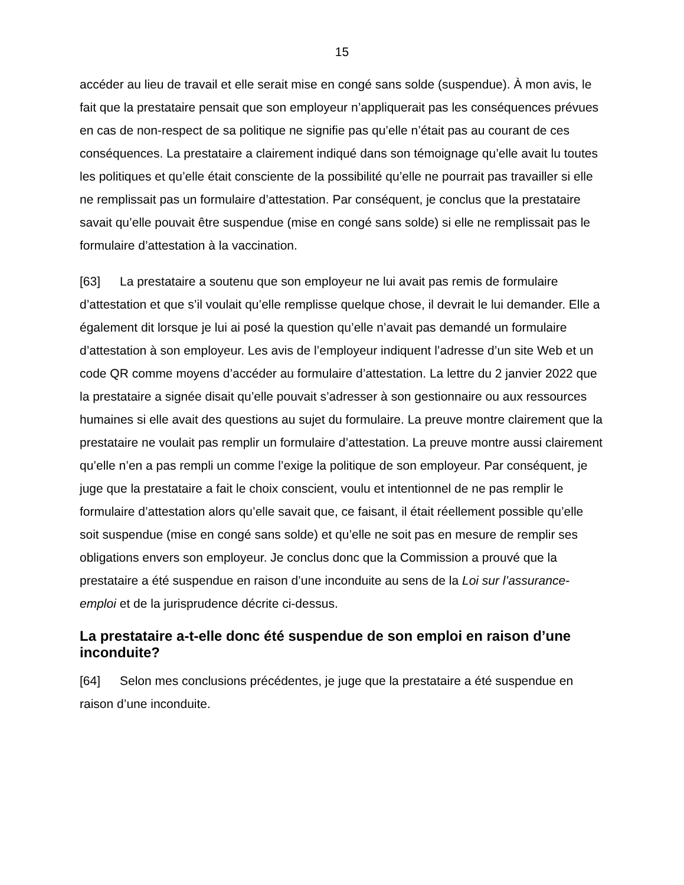15
accéder au lieu de travail et elle serait mise en congé sans solde (suspendue). À mon avis, le fait que la prestataire pensait que son employeur n’appliquerait pas les conséquences prévues en cas de non-respect de sa politique ne signifie pas qu’elle n’était pas au courant de ces conséquences. La prestataire a clairement indiqué dans son témoignage qu’elle avait lu toutes les politiques et qu’elle était consciente de la possibilité qu’elle ne pourrait pas travailler si elle ne remplissait pas un formulaire d’attestation. Par conséquent, je conclus que la prestataire savait qu’elle pouvait être suspendue (mise en congé sans solde) si elle ne remplissait pas le formulaire d’attestation à la vaccination.
[63] La prestataire a soutenu que son employeur ne lui avait pas remis de formulaire d’attestation et que s’il voulait qu’elle remplisse quelque chose, il devrait le lui demander. Elle a également dit lorsque je lui ai posé la question qu’elle n’avait pas demandé un formulaire d’attestation à son employeur. Les avis de l’employeur indiquent l’adresse d’un site Web et un code QR comme moyens d’accéder au formulaire d’attestation. La lettre du 2 janvier 2022 que la prestataire a signée disait qu’elle pouvait s’adresser à son gestionnaire ou aux ressources humaines si elle avait des questions au sujet du formulaire. La preuve montre clairement que la prestataire ne voulait pas remplir un formulaire d’attestation. La preuve montre aussi clairement qu’elle n’en a pas rempli un comme l’exige la politique de son employeur. Par conséquent, je juge que la prestataire a fait le choix conscient, voulu et intentionnel de ne pas remplir le formulaire d’attestation alors qu’elle savait que, ce faisant, il était réellement possible qu’elle soit suspendue (mise en congé sans solde) et qu’elle ne soit pas en mesure de remplir ses obligations envers son employeur. Je conclus donc que la Commission a prouvé que la prestataire a été suspendue en raison d’une inconduite au sens de la Loi sur l’assurance-emploi et de la jurisprudence décrite ci-dessus.
La prestataire a-t-elle donc été suspendue de son emploi en raison d’une inconduite?
[64] Selon mes conclusions précédentes, je juge que la prestataire a été suspendue en raison d’une inconduite.